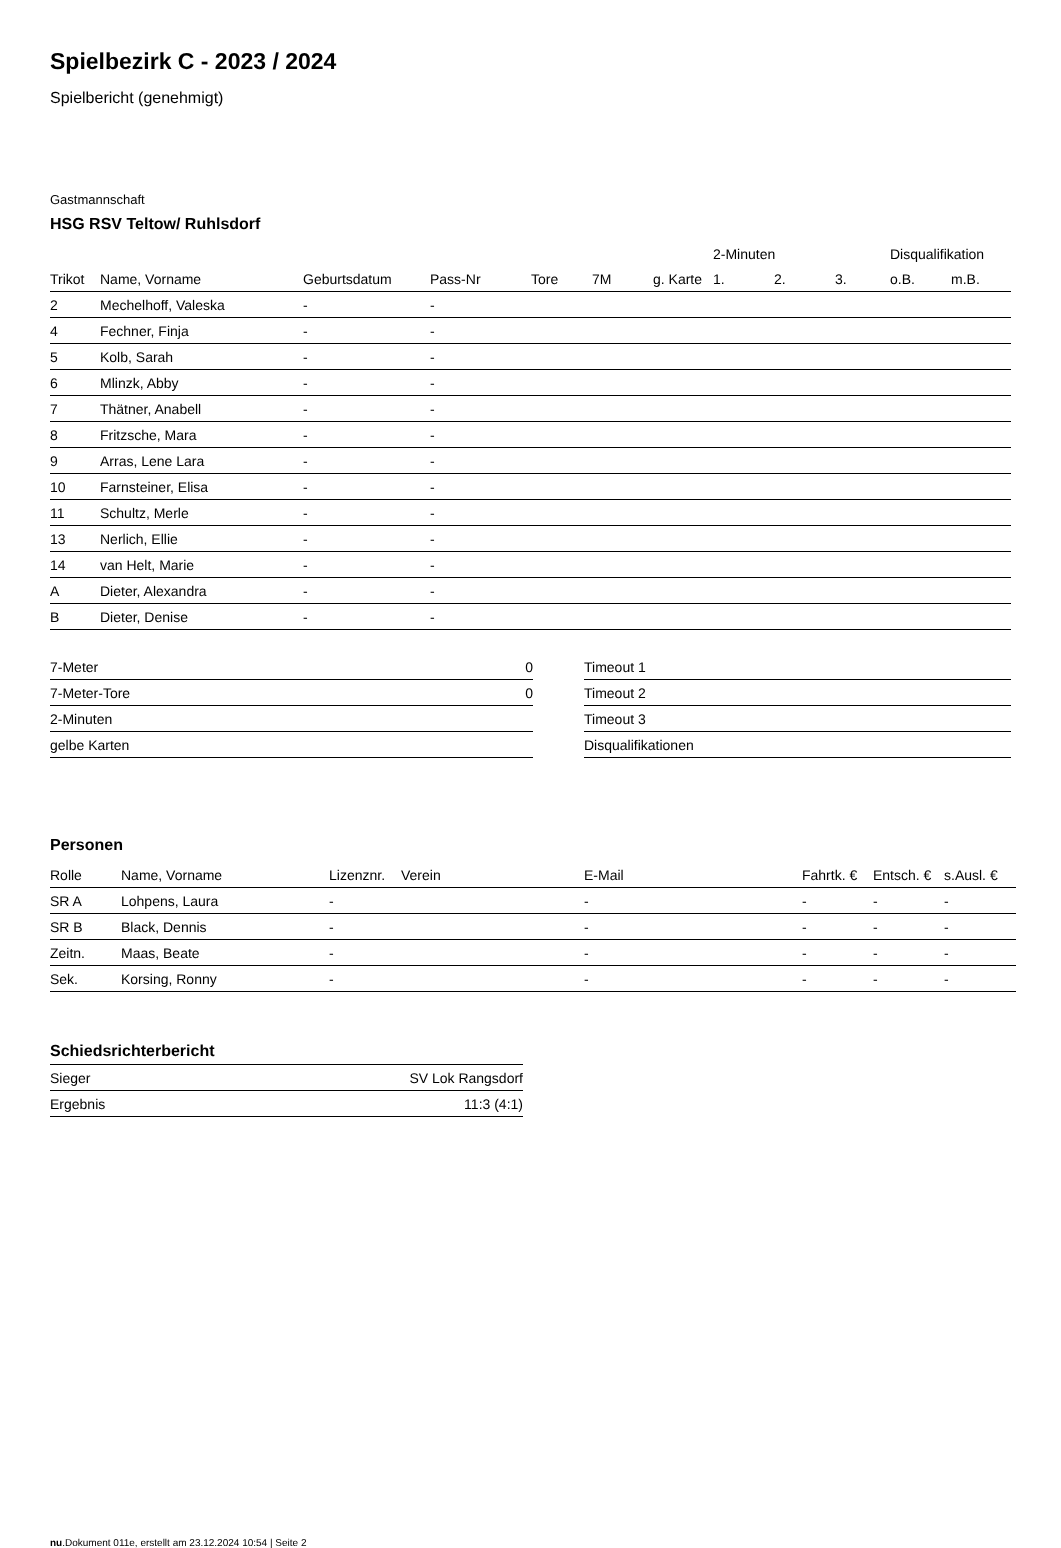Spielbezirk C - 2023 / 2024
Spielbericht (genehmigt)
Gastmannschaft
HSG RSV Teltow/ Ruhlsdorf
| | | | | | | | 2-Minuten | | | Disqualifikation | |
| --- | --- | --- | --- | --- | --- | --- | --- | --- | --- | --- | --- |
| Trikot | Name, Vorname | Geburtsdatum | Pass-Nr | Tore | 7M | g. Karte | 1. | 2. | 3. | o.B. | m.B. |
| 2 | Mechelhoff, Valeska | - | - | | | | | | | | |
| 4 | Fechner, Finja | - | - | | | | | | | | |
| 5 | Kolb, Sarah | - | - | | | | | | | | |
| 6 | Mlinzk, Abby | - | - | | | | | | | | |
| 7 | Thätner, Anabell | - | - | | | | | | | | |
| 8 | Fritzsche, Mara | - | - | | | | | | | | |
| 9 | Arras, Lene Lara | - | - | | | | | | | | |
| 10 | Farnsteiner, Elisa | - | - | | | | | | | | |
| 11 | Schultz, Merle | - | - | | | | | | | | |
| 13 | Nerlich, Ellie | - | - | | | | | | | | |
| 14 | van Helt, Marie | - | - | | | | | | | | |
| A | Dieter, Alexandra | - | - | | | | | | | | |
| B | Dieter, Denise | - | - | | | | | | | | |
| 7-Meter | 0 |
| 7-Meter-Tore | 0 |
| 2-Minuten | |
| gelbe Karten | |
| Timeout 1 |
| Timeout 2 |
| Timeout 3 |
| Disqualifikationen |
Personen
| Rolle | Name, Vorname | Lizenznr. | Verein | E-Mail | Fahrtk. € | Entsch. € | s.Ausl. € |
| --- | --- | --- | --- | --- | --- | --- | --- |
| SR A | Lohpens, Laura | - | | - | - | - | - |
| SR B | Black, Dennis | - | | - | - | - | - |
| Zeitn. | Maas, Beate | - | | - | - | - | - |
| Sek. | Korsing, Ronny | - | | - | - | - | - |
Schiedsrichterbericht
| Sieger | SV Lok Rangsdorf |
| Ergebnis | 11:3 (4:1) |
nu.Dokument 011e, erstellt am 23.12.2024 10:54 | Seite 2